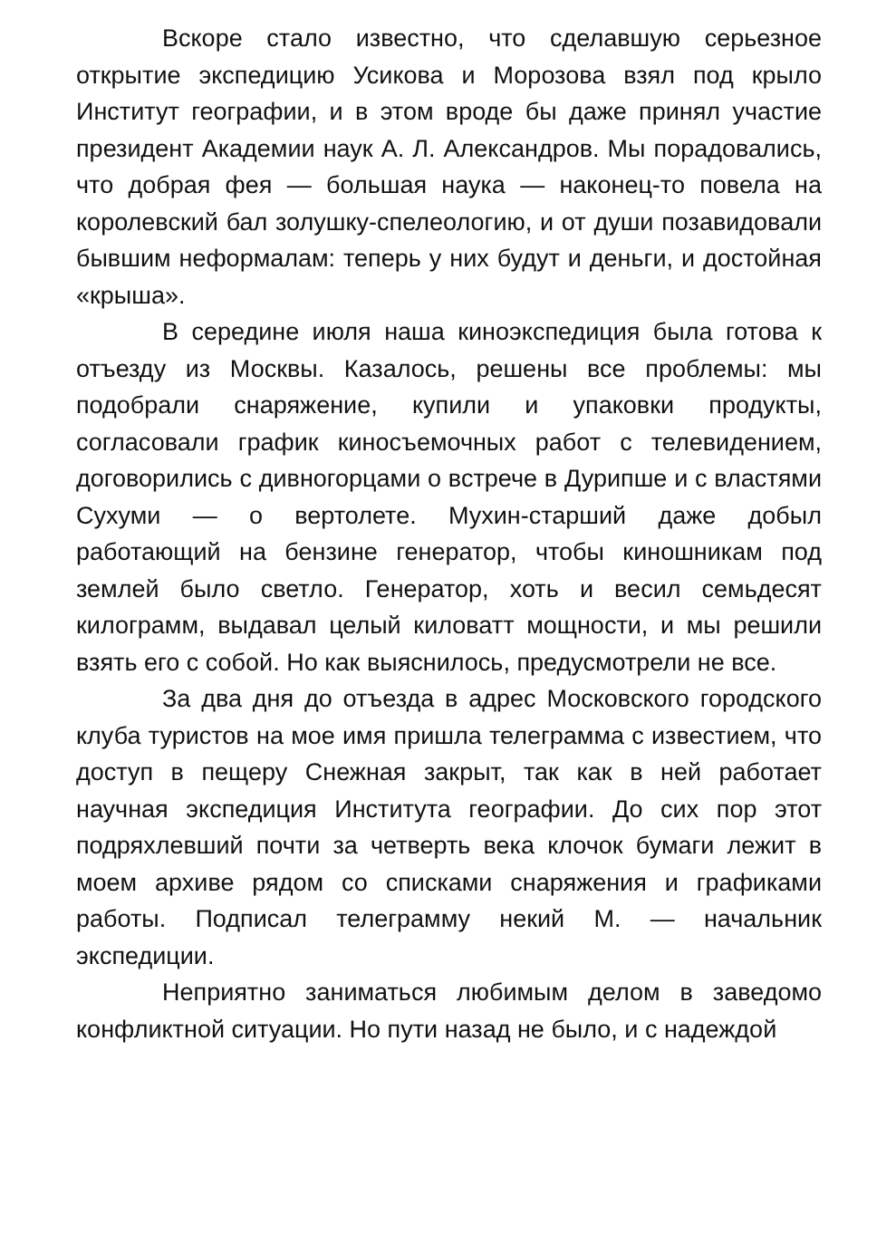Вскоре стало известно, что сделавшую серьезное открытие экспедицию Усикова и Морозова взял под крыло Институт географии, и в этом вроде бы даже принял участие президент Академии наук А. Л. Александров. Мы порадовались, что добрая фея — большая наука — наконец-то повела на королевский бал золушку-спелеологию, и от души позавидовали бывшим неформалам: теперь у них будут и деньги, и достойная «крыша».
В середине июля наша киноэкспедиция была готова к отъезду из Москвы. Казалось, решены все проблемы: мы подобрали снаряжение, купили и упаковки продукты, согласовали график киносъемочных работ с телевидением, договорились с дивногорцами о встрече в Дурипше и с властями Сухуми — о вертолете. Мухин-старший даже добыл работающий на бензине генератор, чтобы киношникам под землей было светло. Генератор, хоть и весил семьдесят килограмм, выдавал целый киловатт мощности, и мы решили взять его с собой. Но как выяснилось, предусмотрели не все.
За два дня до отъезда в адрес Московского городского клуба туристов на мое имя пришла телеграмма с известием, что доступ в пещеру Снежная закрыт, так как в ней работает научная экспедиция Института географии. До сих пор этот подряхлевший почти за четверть века клочок бумаги лежит в моем архиве рядом со списками снаряжения и графиками работы. Подписал телеграмму некий М. — начальник экспедиции.
Неприятно заниматься любимым делом в заведомо конфликтной ситуации. Но пути назад не было, и с надеждой